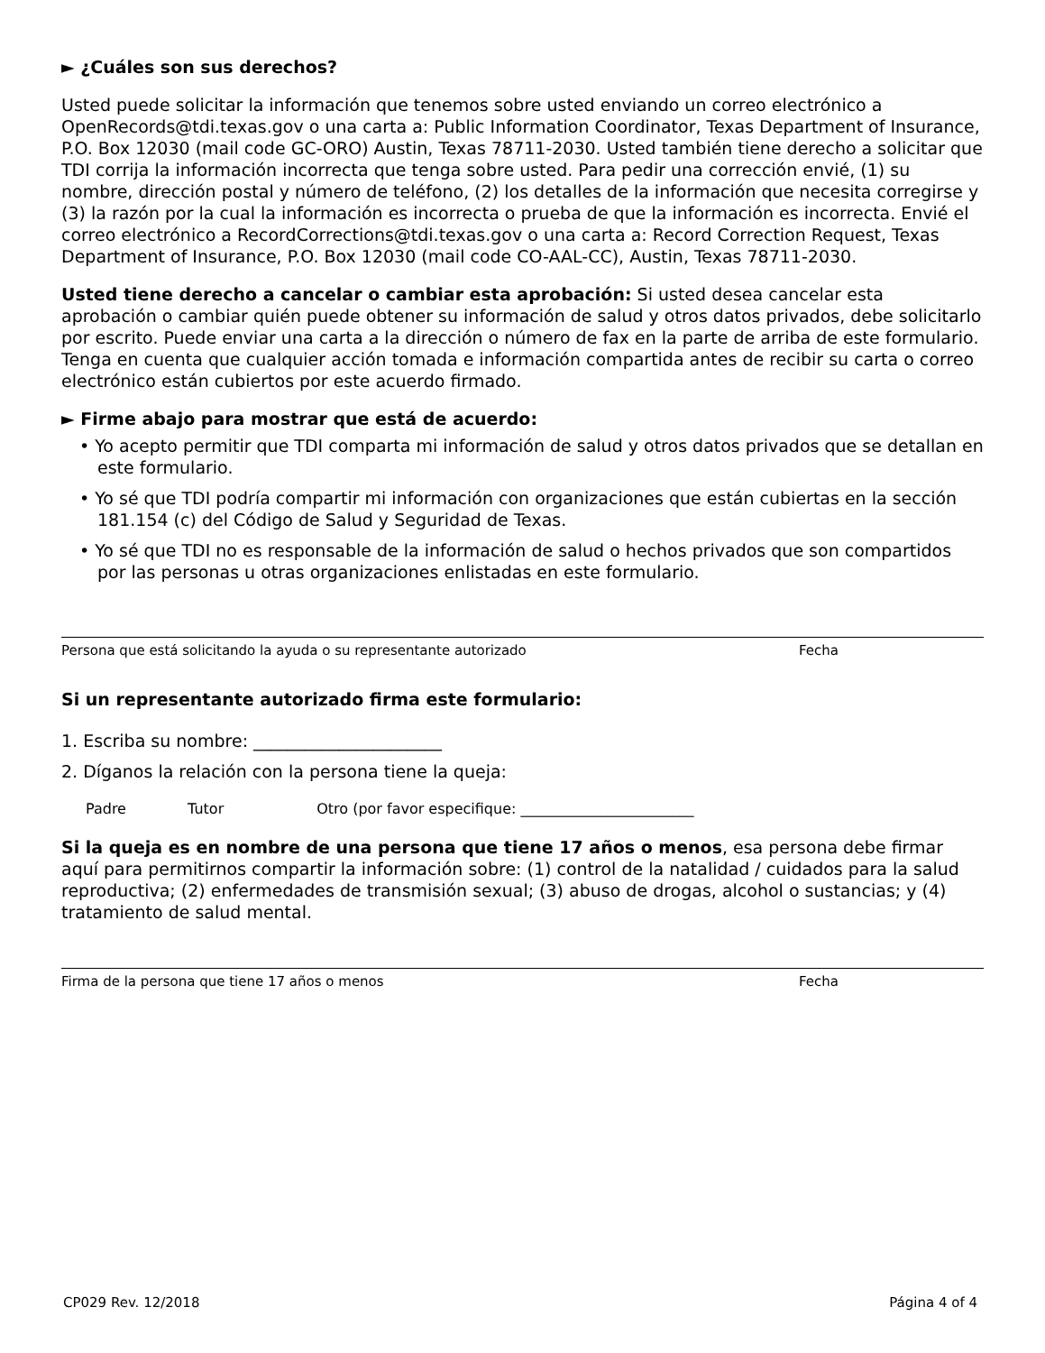► ¿Cuáles son sus derechos?
Usted puede solicitar la información que tenemos sobre usted enviando un correo electrónico a OpenRecords@tdi.texas.gov o una carta a: Public Information Coordinator, Texas Department of Insurance, P.O. Box 12030 (mail code GC-ORO) Austin, Texas 78711-2030. Usted también tiene derecho a solicitar que TDI corrija la información incorrecta que tenga sobre usted. Para pedir una corrección envié, (1) su nombre, dirección postal y número de teléfono, (2) los detalles de la información que necesita corregirse y (3) la razón por la cual la información es incorrecta o prueba de que la información es incorrecta. Envié el correo electrónico a RecordCorrections@tdi.texas.gov o una carta a: Record Correction Request, Texas Department of Insurance, P.O. Box 12030 (mail code CO-AAL-CC), Austin, Texas 78711-2030.
Usted tiene derecho a cancelar o cambiar esta aprobación: Si usted desea cancelar esta aprobación o cambiar quién puede obtener su información de salud y otros datos privados, debe solicitarlo por escrito. Puede enviar una carta a la dirección o número de fax en la parte de arriba de este formulario. Tenga en cuenta que cualquier acción tomada e información compartida antes de recibir su carta o correo electrónico están cubiertos por este acuerdo firmado.
► Firme abajo para mostrar que está de acuerdo:
• Yo acepto permitir que TDI comparta mi información de salud y otros datos privados que se detallan en este formulario.
• Yo sé que TDI podría compartir mi información con organizaciones que están cubiertas en la sección 181.154 (c) del Código de Salud y Seguridad de Texas.
• Yo sé que TDI no es responsable de la información de salud o hechos privados que son compartidos por las personas u otras organizaciones enlistadas en este formulario.
Persona que está solicitando la ayuda o su representante autorizado Fecha
Si un representante autorizado firma este formulario:
1. Escriba su nombre: ______________________
2. Díganos la relación con la persona tiene la queja:
Padre Tutor Otro (por favor especifique: ________________________
Si la queja es en nombre de una persona que tiene 17 años o menos, esa persona debe firmar aquí para permitirnos compartir la información sobre: (1) control de la natalidad / cuidados para la salud reproductiva; (2) enfermedades de transmisión sexual; (3) abuso de drogas, alcohol o sustancias; y (4) tratamiento de salud mental.
Firma de la persona que tiene 17 años o menos Fecha
CP029 Rev. 12/2018 Página 4 of 4